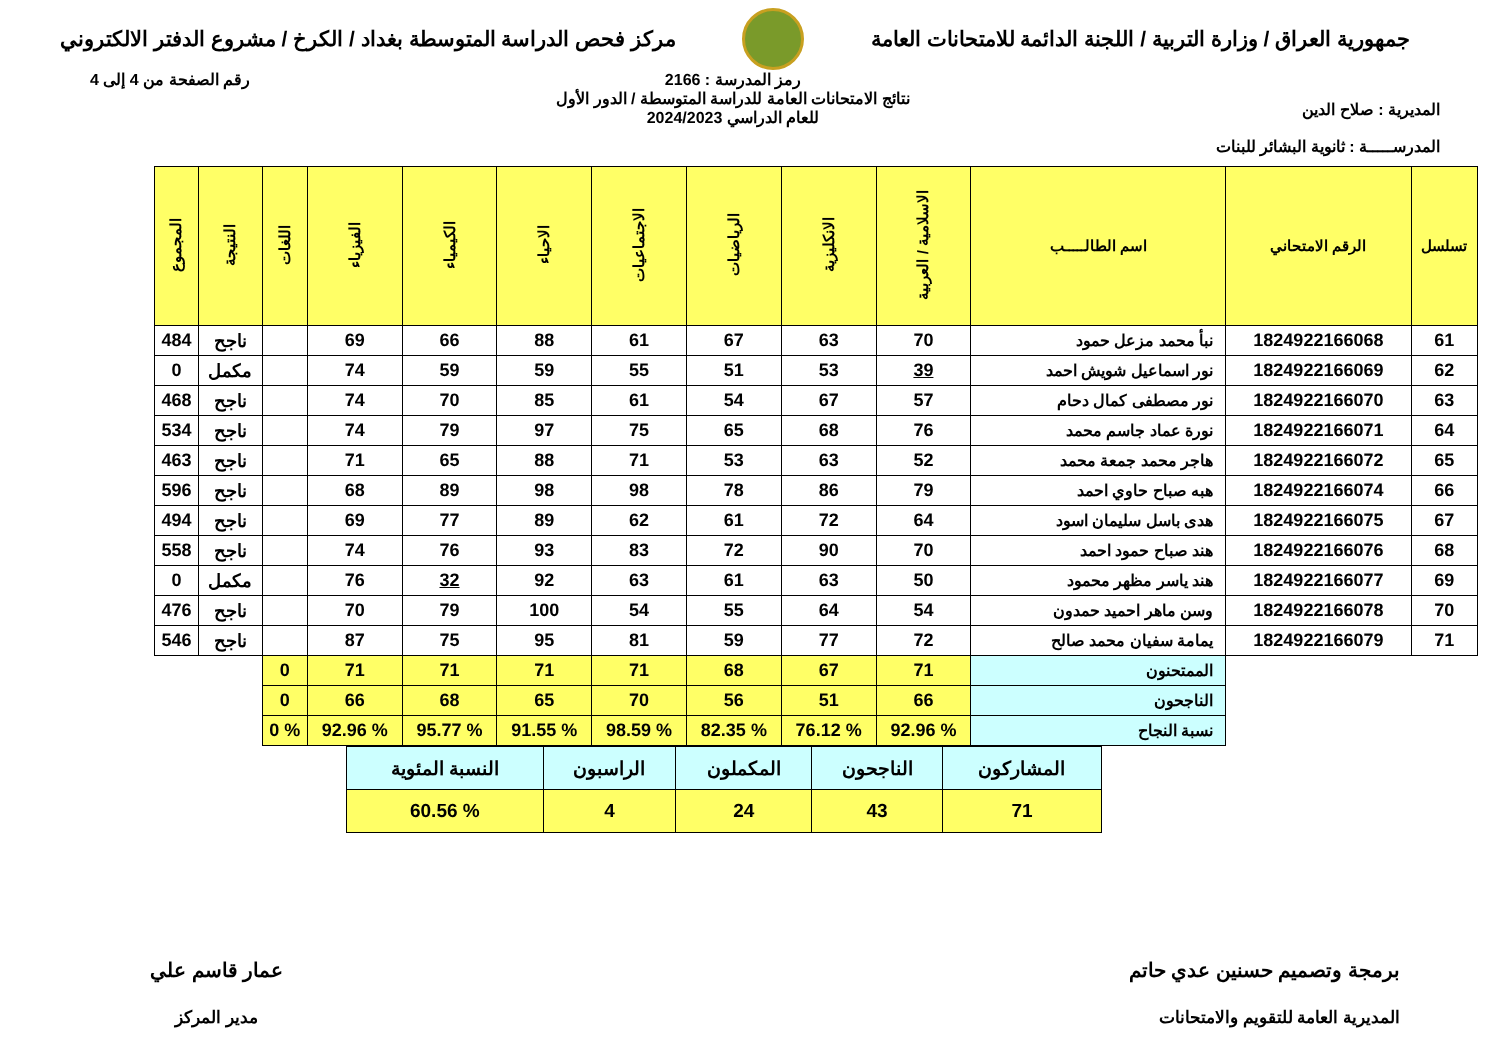جمهورية العراق / وزارة التربية / اللجنة الدائمة للامتحانات العامة
مركز فحص الدراسة المتوسطة بغداد / الكرخ / مشروع الدفتر الالكتروني
المديرية : صلاح الدين
المدرســـــة : ثانوية البشائر للبنات
رمز المدرسة : 2166
نتائج الامتحانات العامة للدراسة المتوسطة / الدور الأول
للعام الدراسي 2024/2023
رقم الصفحة من 4 إلى 4
| تسلسل | الرقم الامتحاني | اسم الطالـــــب | الاسلامية / العربية | الانكليزية | الرياضيات | الاجتماعيات | الاحياء | الكيمياء | الفيزياء | اللغات | النتيجة | المجموع |
| --- | --- | --- | --- | --- | --- | --- | --- | --- | --- | --- | --- | --- |
| 61 | 1824922166068 | نبأ محمد مزعل حمود | 70 | 63 | 67 | 61 | 88 | 66 | 69 | | ناجح | 484 |
| 62 | 1824922166069 | نور اسماعيل شويش احمد | 39 | 53 | 51 | 55 | 59 | 59 | 74 | | مكمل | 0 |
| 63 | 1824922166070 | نور مصطفى كمال دحام | 57 | 67 | 54 | 61 | 85 | 70 | 74 | | ناجح | 468 |
| 64 | 1824922166071 | نورة عماد جاسم محمد | 76 | 68 | 65 | 75 | 97 | 79 | 74 | | ناجح | 534 |
| 65 | 1824922166072 | هاجر محمد جمعة محمد | 52 | 63 | 53 | 71 | 88 | 65 | 71 | | ناجح | 463 |
| 66 | 1824922166074 | هبه صباح حاوي احمد | 79 | 86 | 78 | 98 | 98 | 89 | 68 | | ناجح | 596 |
| 67 | 1824922166075 | هدى باسل سليمان اسود | 64 | 72 | 61 | 62 | 89 | 77 | 69 | | ناجح | 494 |
| 68 | 1824922166076 | هند صباح حمود احمد | 70 | 90 | 72 | 83 | 93 | 76 | 74 | | ناجح | 558 |
| 69 | 1824922166077 | هند ياسر مظهر محمود | 50 | 63 | 61 | 63 | 92 | 32 | 76 | | مكمل | 0 |
| 70 | 1824922166078 | وسن ماهر احميد حمدون | 54 | 64 | 55 | 54 | 100 | 79 | 70 | | ناجح | 476 |
| 71 | 1824922166079 | يمامة سفيان محمد صالح | 72 | 77 | 59 | 81 | 95 | 75 | 87 | | ناجح | 546 |
| | | الممتحنون | 71 | 67 | 68 | 71 | 71 | 71 | 71 | 0 | | |
| | | الناجحون | 66 | 51 | 56 | 70 | 65 | 68 | 66 | 0 | | |
| | | نسبة النجاح | % 92.96 | % 76.12 | % 82.35 | % 98.59 | % 91.55 | % 95.77 | % 92.96 | % 0 | | |
| المشاركون | الناجحون | المكملون | الراسبون | النسبة المئوية |
| 71 | 43 | 24 | 4 | % 60.56 |
برمجة وتصميم حسنين عدي حاتم
المديرية العامة للتقويم والامتحانات
عمار قاسم علي
مدير المركز